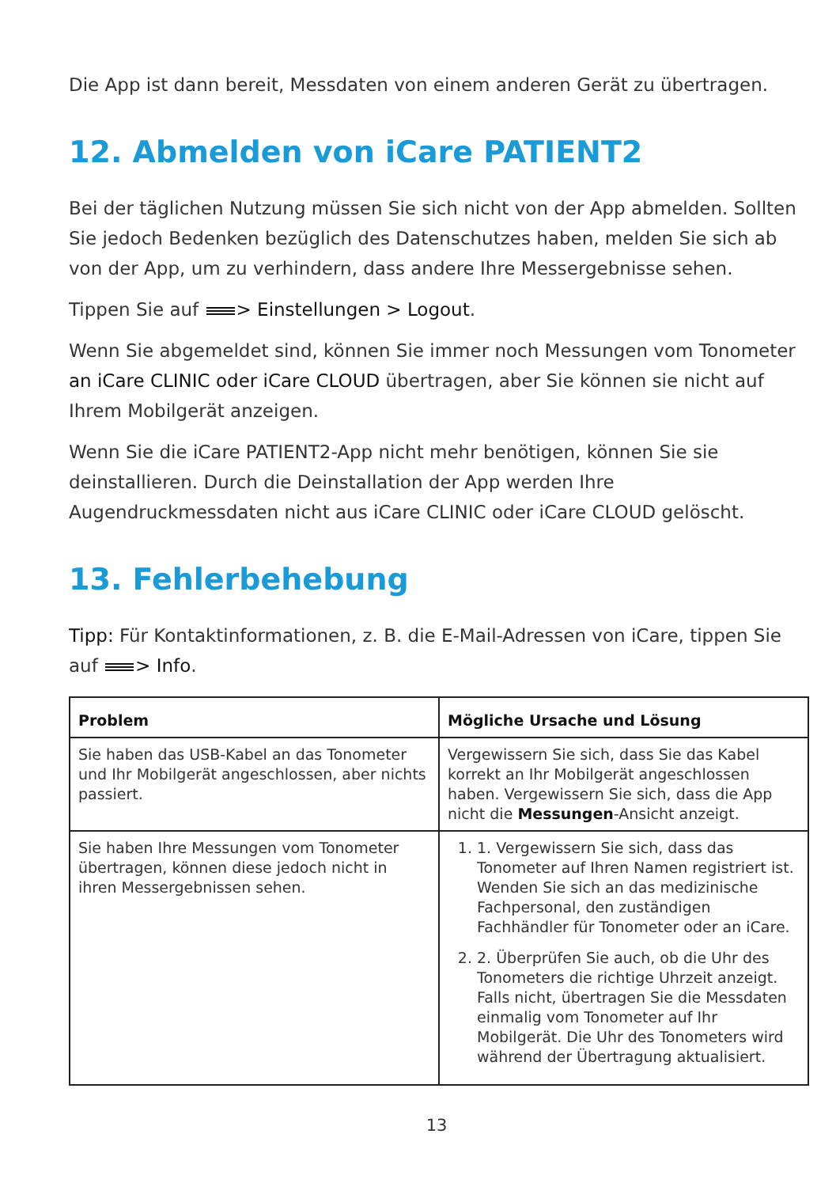Die App ist dann bereit, Messdaten von einem anderen Gerät zu übertragen.
12. Abmelden von iCare PATIENT2
Bei der täglichen Nutzung müssen Sie sich nicht von der App abmelden. Sollten Sie jedoch Bedenken bezüglich des Datenschutzes haben, melden Sie sich ab von der App, um zu verhindern, dass andere Ihre Messergebnisse sehen.
Tippen Sie auf > Einstellungen > Logout.
Wenn Sie abgemeldet sind, können Sie immer noch Messungen vom Tonometer an iCare CLINIC oder iCare CLOUD übertragen, aber Sie können sie nicht auf Ihrem Mobilgerät anzeigen.
Wenn Sie die iCare PATIENT2-App nicht mehr benötigen, können Sie sie deinstallieren. Durch die Deinstallation der App werden Ihre Augendruckmessdaten nicht aus iCare CLINIC oder iCare CLOUD gelöscht.
13. Fehlerbehebung
Tipp: Für Kontaktinformationen, z. B. die E-Mail-Adressen von iCare, tippen Sie auf > Info.
| Problem | Mögliche Ursache und Lösung |
| --- | --- |
| Sie haben das USB-Kabel an das Tonometer und Ihr Mobilgerät angeschlossen, aber nichts passiert. | Vergewissern Sie sich, dass Sie das Kabel korrekt an Ihr Mobilgerät angeschlossen haben. Vergewissern Sie sich, dass die App nicht die Messungen -Ansicht anzeigt. |
| Sie haben Ihre Messungen vom Tonometer übertragen, können diese jedoch nicht in ihren Messergebnissen sehen. | 1. 1. Vergewissern Sie sich, dass das Tonometer auf Ihren Namen registriert ist. Wenden Sie sich an das medizinische Fachpersonal, den zuständigen Fachhändler für Tonometer oder an iCare. 2. 2. Überprüfen Sie auch, ob die Uhr des Tonometers die richtige Uhrzeit anzeigt. Falls nicht, übertragen Sie die Messdaten einmalig vom Tonometer auf Ihr Mobilgerät. Die Uhr des Tonometers wird während der Übertragung aktualisiert. |
13